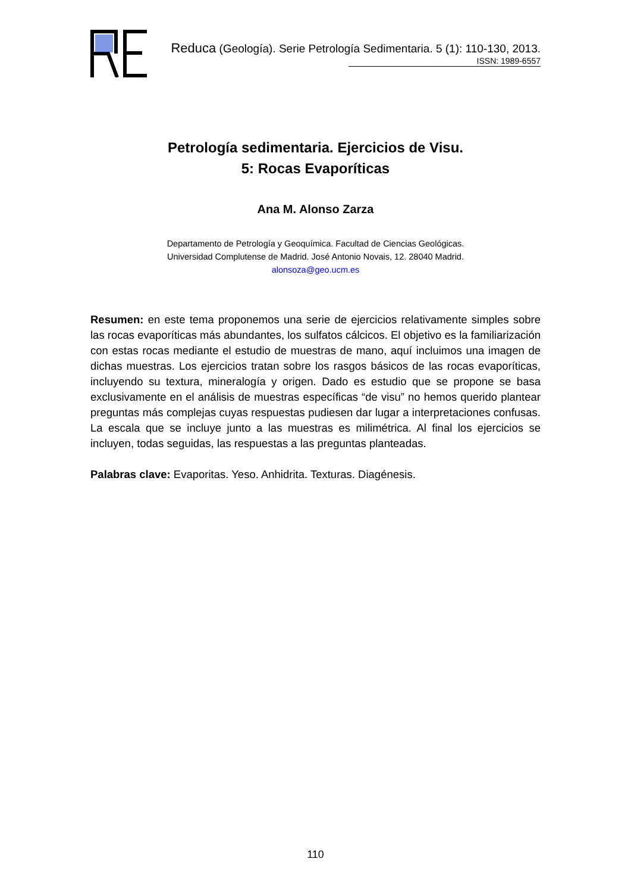Reduca (Geología). Serie Petrología Sedimentaria. 5 (1): 110-130, 2013.
ISSN: 1989-6557
Petrología sedimentaria. Ejercicios de Visu.
5: Rocas Evaporíticas
Ana M. Alonso Zarza
Departamento de Petrología y Geoquímica. Facultad de Ciencias Geológicas.
Universidad Complutense de Madrid. José Antonio Novais, 12. 28040 Madrid.
alonsoza@geo.ucm.es
Resumen: en este tema proponemos una serie de ejercicios relativamente simples sobre las rocas evaporíticas más abundantes, los sulfatos cálcicos. El objetivo es la familiarización con estas rocas mediante el estudio de muestras de mano, aquí incluimos una imagen de dichas muestras. Los ejercicios tratan sobre los rasgos básicos de las rocas evaporíticas, incluyendo su textura, mineralogía y origen. Dado es estudio que se propone se basa exclusivamente en el análisis de muestras específicas “de visu” no hemos querido plantear preguntas más complejas cuyas respuestas pudiesen dar lugar a interpretaciones confusas. La escala que se incluye junto a las muestras es milimétrica. Al final los ejercicios se incluyen, todas seguidas, las respuestas a las preguntas planteadas.
Palabras clave: Evaporitas. Yeso. Anhidrita. Texturas. Diagénesis.
110